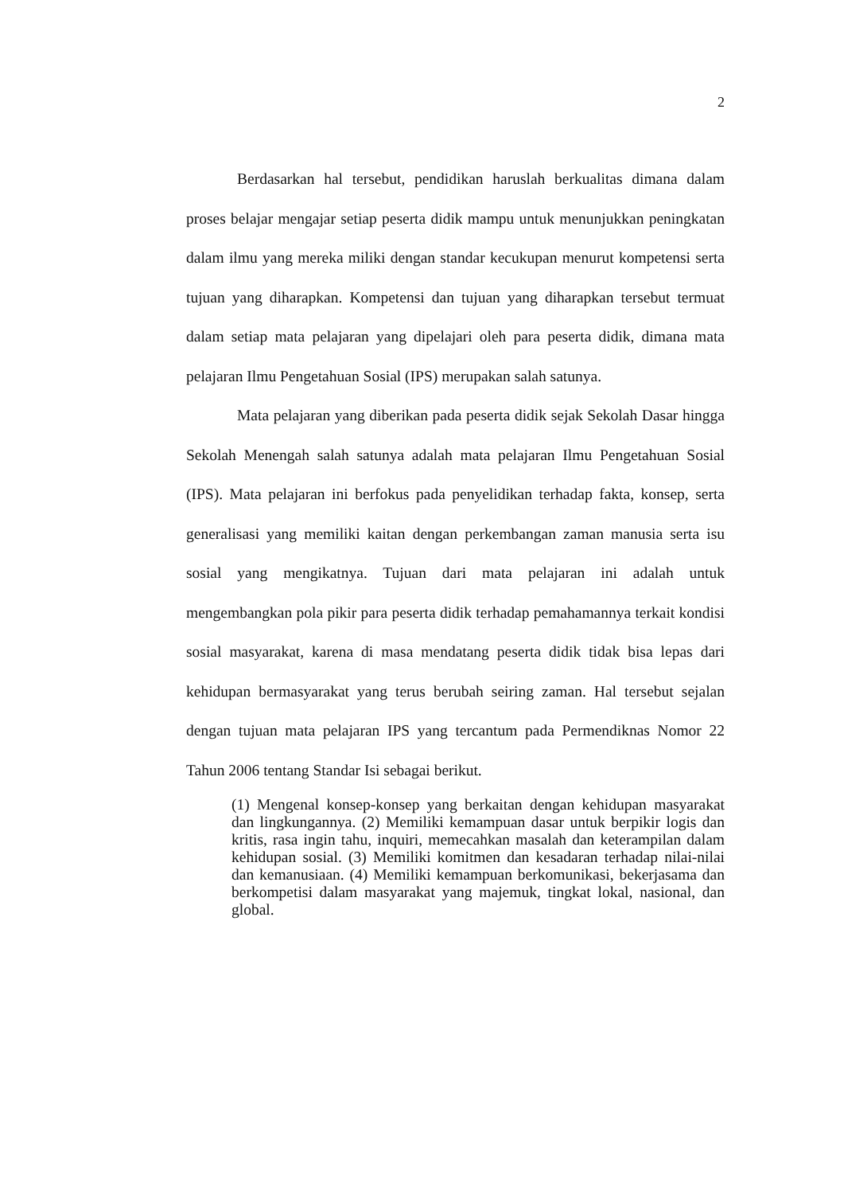2
Berdasarkan hal tersebut, pendidikan haruslah berkualitas dimana dalam proses belajar mengajar setiap peserta didik mampu untuk menunjukkan peningkatan dalam ilmu yang mereka miliki dengan standar kecukupan menurut kompetensi serta tujuan yang diharapkan. Kompetensi dan tujuan yang diharapkan tersebut termuat dalam setiap mata pelajaran yang dipelajari oleh para peserta didik, dimana mata pelajaran Ilmu Pengetahuan Sosial (IPS) merupakan salah satunya.
Mata pelajaran yang diberikan pada peserta didik sejak Sekolah Dasar hingga Sekolah Menengah salah satunya adalah mata pelajaran Ilmu Pengetahuan Sosial (IPS). Mata pelajaran ini berfokus pada penyelidikan terhadap fakta, konsep, serta generalisasi yang memiliki kaitan dengan perkembangan zaman manusia serta isu sosial yang mengikatnya. Tujuan dari mata pelajaran ini adalah untuk mengembangkan pola pikir para peserta didik terhadap pemahamannya terkait kondisi sosial masyarakat, karena di masa mendatang peserta didik tidak bisa lepas dari kehidupan bermasyarakat yang terus berubah seiring zaman. Hal tersebut sejalan dengan tujuan mata pelajaran IPS yang tercantum pada Permendiknas Nomor 22 Tahun 2006 tentang Standar Isi sebagai berikut.
(1) Mengenal konsep-konsep yang berkaitan dengan kehidupan masyarakat dan lingkungannya. (2) Memiliki kemampuan dasar untuk berpikir logis dan kritis, rasa ingin tahu, inquiri, memecahkan masalah dan keterampilan dalam kehidupan sosial. (3) Memiliki komitmen dan kesadaran terhadap nilai-nilai dan kemanusiaan. (4) Memiliki kemampuan berkomunikasi, bekerjasama dan berkompetisi dalam masyarakat yang majemuk, tingkat lokal, nasional, dan global.